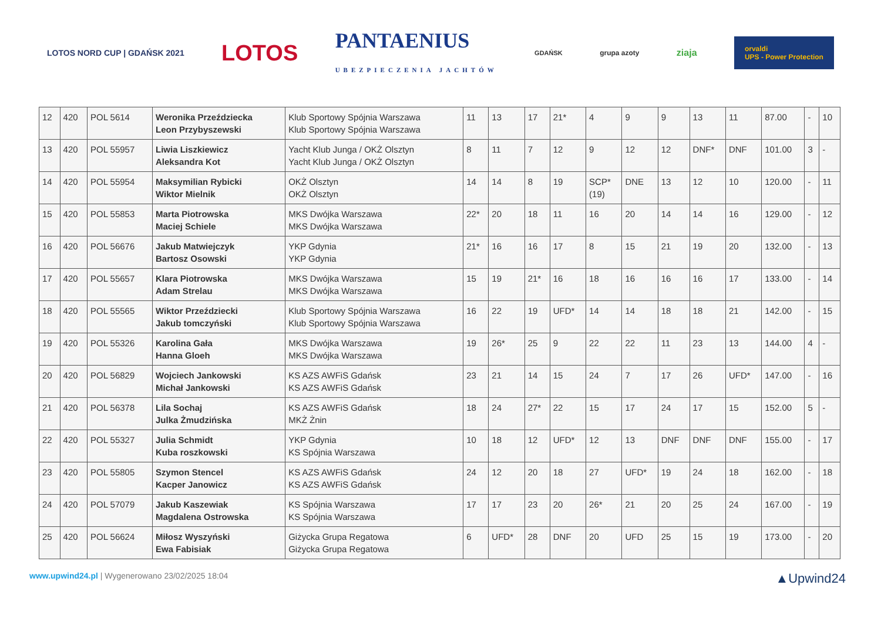LOTOS NORD CUP | GDAŃSK 2021 LOTOS PANTAENIUS
UBEZPIECZENIA JACHTÓW GDAŃSK grupa azoty ziaja orvaldi
UPS - Power Protection
| 12 | 420 | POL 5614 | Weronika Przeździecka Leon Przybyszewski | Klub Sportowy Spójnia Warszawa Klub Sportowy Spójnia Warszawa | 11 | 13 | 17 | 21* | 4 | 9 | 9 | 13 | 11 | 87.00 | - | 10 |
| 13 | 420 | POL 55957 | Liwia Liszkiewicz Aleksandra Kot | Yacht Klub Junga / OKŻ Olsztyn Yacht Klub Junga / OKŻ Olsztyn | 8 | 11 | 7 | 12 | 9 | 12 | 12 | DNF* | DNF | 101.00 | 3 | - |
| 14 | 420 | POL 55954 | Maksymilian Rybicki Wiktor Mielnik | OKŻ Olsztyn OKŻ Olsztyn | 14 | 14 | 8 | 19 | SCP* (19) | DNE | 13 | 12 | 10 | 120.00 | - | 11 |
| 15 | 420 | POL 55853 | Marta Piotrowska Maciej Schiele | MKS Dwójka Warszawa MKS Dwójka Warszawa | 22* | 20 | 18 | 11 | 16 | 20 | 14 | 14 | 16 | 129.00 | - | 12 |
| 16 | 420 | POL 56676 | Jakub Matwiejczyk Bartosz Osowski | YKP Gdynia YKP Gdynia | 21* | 16 | 16 | 17 | 8 | 15 | 21 | 19 | 20 | 132.00 | - | 13 |
| 17 | 420 | POL 55657 | Klara Piotrowska Adam Strelau | MKS Dwójka Warszawa MKS Dwójka Warszawa | 15 | 19 | 21* | 16 | 18 | 16 | 16 | 16 | 17 | 133.00 | - | 14 |
| 18 | 420 | POL 55565 | Wiktor Przeździecki Jakub tomczyński | Klub Sportowy Spójnia Warszawa Klub Sportowy Spójnia Warszawa | 16 | 22 | 19 | UFD* | 14 | 14 | 18 | 18 | 21 | 142.00 | - | 15 |
| 19 | 420 | POL 55326 | Karolina Gała Hanna Gloeh | MKS Dwójka Warszawa MKS Dwójka Warszawa | 19 | 26* | 25 | 9 | 22 | 22 | 11 | 23 | 13 | 144.00 | 4 | - |
| 20 | 420 | POL 56829 | Wojciech Jankowski Michał Jankowski | KS AZS AWFiS Gdańsk KS AZS AWFiS Gdańsk | 23 | 21 | 14 | 15 | 24 | 7 | 17 | 26 | UFD* | 147.00 | - | 16 |
| 21 | 420 | POL 56378 | Lila Sochaj Julka Żmudzińska | KS AZS AWFiS Gdańsk MKŻ Żnin | 18 | 24 | 27* | 22 | 15 | 17 | 24 | 17 | 15 | 152.00 | 5 | - |
| 22 | 420 | POL 55327 | Julia Schmidt Kuba roszkowski | YKP Gdynia KS Spójnia Warszawa | 10 | 18 | 12 | UFD* | 12 | 13 | DNF | DNF | DNF | 155.00 | - | 17 |
| 23 | 420 | POL 55805 | Szymon Stencel Kacper Janowicz | KS AZS AWFiS Gdańsk KS AZS AWFiS Gdańsk | 24 | 12 | 20 | 18 | 27 | UFD* | 19 | 24 | 18 | 162.00 | - | 18 |
| 24 | 420 | POL 57079 | Jakub Kaszewiak Magdalena Ostrowska | KS Spójnia Warszawa KS Spójnia Warszawa | 17 | 17 | 23 | 20 | 26* | 21 | 20 | 25 | 24 | 167.00 | - | 19 |
| 25 | 420 | POL 56624 | Miłosz Wyszyński Ewa Fabisiak | Giżycka Grupa Regatowa Giżycka Grupa Regatowa | 6 | UFD* | 28 | DNF | 20 | UFD | 25 | 15 | 19 | 173.00 | - | 20 |
www.upwind24.pl | Wygenerowano 23/02/2025 18:04
▲Upwind24